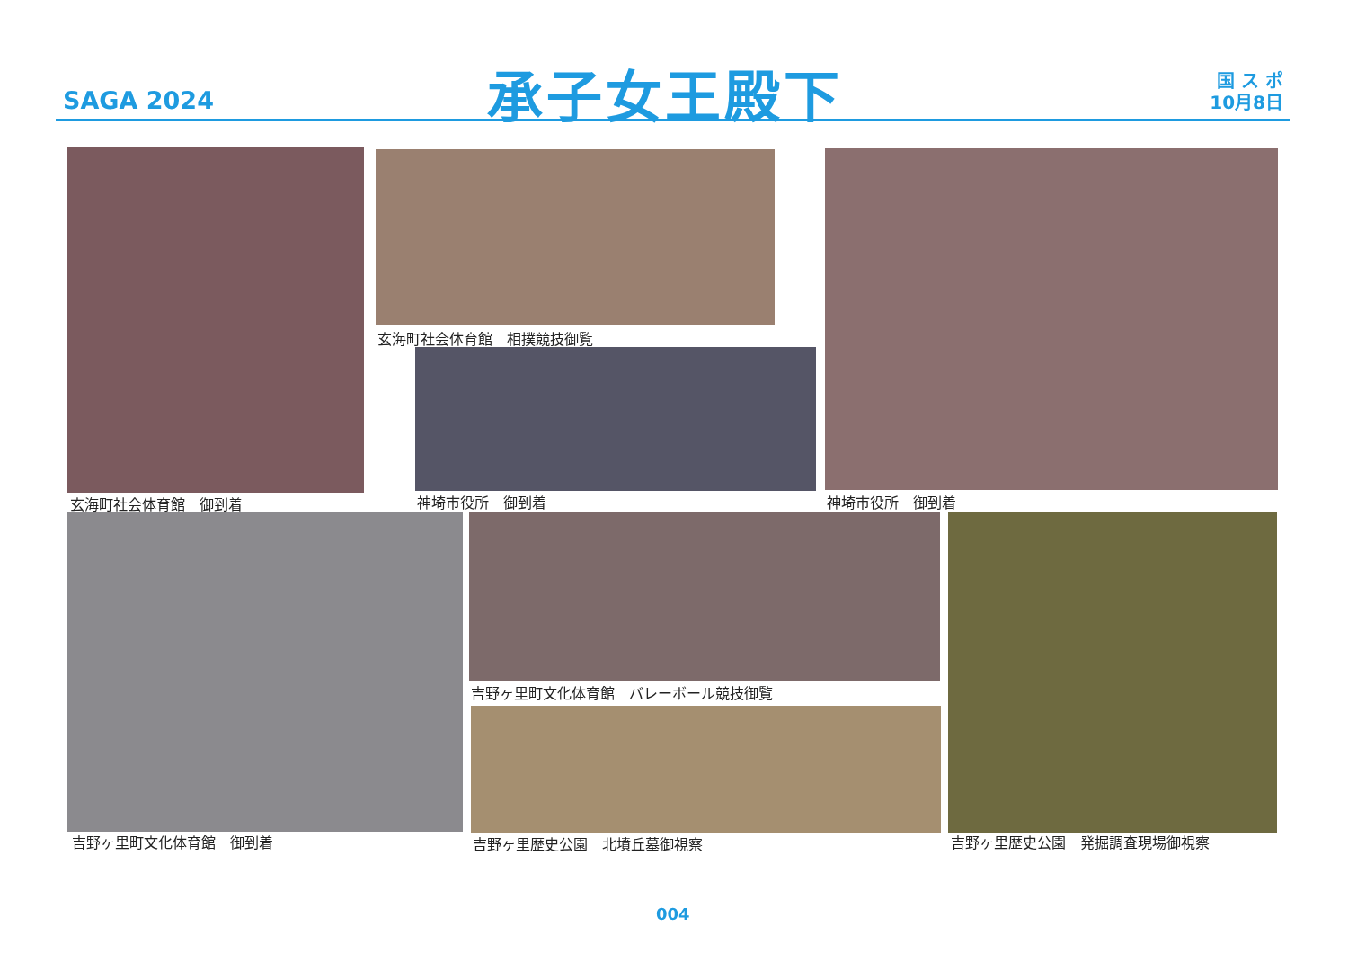SAGA 2024 承子女王殿下
国 ス ポ
10月8日
玄海町社会体育館　御到着
玄海町社会体育館　相撲競技御覧
神埼市役所　御到着 神埼市役所　御到着
吉野ヶ里町文化体育館　御到着
吉野ヶ里町文化体育館　バレーボール競技御覧
吉野ヶ里歴史公園　北墳丘墓御視察 吉野ヶ里歴史公園　発掘調査現場御視察
004